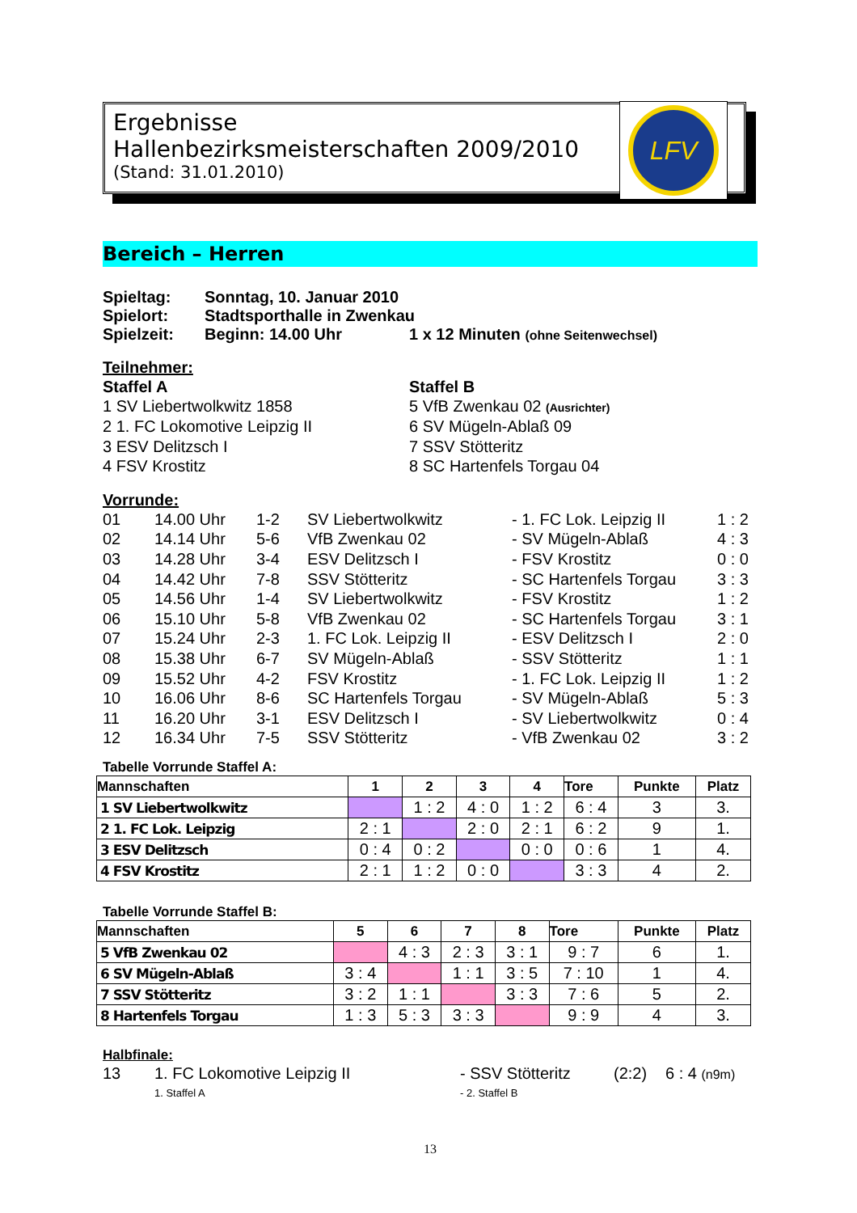Ergebnisse
Hallenbezirksmeisterschaften 2009/2010
(Stand: 31.01.2010)
LFV
Bereich – Herren
| Spieltag: | Sonntag, 10. Januar 2010 | |
| Spielort: | Stadtsporthalle in Zwenkau | |
| Spielzeit: | Beginn: 14.00 Uhr | 1 x 12 Minuten (ohne Seitenwechsel) |
Teilnehmer:
| Staffel A | Staffel B |
| 1 SV Liebertwolkwitz 1858 | 5 VfB Zwenkau 02 (Ausrichter) |
| 2 1. FC Lokomotive Leipzig II | 6 SV Mügeln-Ablaß 09 |
| 3 ESV Delitzsch I | 7 SSV Stötteritz |
| 4 FSV Krostitz | 8 SC Hartenfels Torgau 04 |
Vorrunde:
| 01 | 14.00 Uhr | 1-2 | SV Liebertwolkwitz | - 1. FC Lok. Leipzig II | 1 : 2 |
| 02 | 14.14 Uhr | 5-6 | VfB Zwenkau 02 | - SV Mügeln-Ablaß | 4 : 3 |
| 03 | 14.28 Uhr | 3-4 | ESV Delitzsch I | - FSV Krostitz | 0 : 0 |
| 04 | 14.42 Uhr | 7-8 | SSV Stötteritz | - SC Hartenfels Torgau | 3 : 3 |
| 05 | 14.56 Uhr | 1-4 | SV Liebertwolkwitz | - FSV Krostitz | 1 : 2 |
| 06 | 15.10 Uhr | 5-8 | VfB Zwenkau 02 | - SC Hartenfels Torgau | 3 : 1 |
| 07 | 15.24 Uhr | 2-3 | 1. FC Lok. Leipzig II | - ESV Delitzsch I | 2 : 0 |
| 08 | 15.38 Uhr | 6-7 | SV Mügeln-Ablaß | - SSV Stötteritz | 1 : 1 |
| 09 | 15.52 Uhr | 4-2 | FSV Krostitz | - 1. FC Lok. Leipzig II | 1 : 2 |
| 10 | 16.06 Uhr | 8-6 | SC Hartenfels Torgau | - SV Mügeln-Ablaß | 5 : 3 |
| 11 | 16.20 Uhr | 3-1 | ESV Delitzsch I | - SV Liebertwolkwitz | 0 : 4 |
| 12 | 16.34 Uhr | 7-5 | SSV Stötteritz | - VfB Zwenkau 02 | 3 : 2 |
Tabelle Vorrunde Staffel A:
| Mannschaften | 1 | 2 | 3 | 4 | Tore | Punkte | Platz |
| --- | --- | --- | --- | --- | --- | --- | --- |
| 1 SV Liebertwolkwitz | | 1 : 2 | 4 : 0 | 1 : 2 | 6 : 4 | 3 | 3. |
| 2 1. FC Lok. Leipzig | 2 : 1 | | 2 : 0 | 2 : 1 | 6 : 2 | 9 | 1. |
| 3 ESV Delitzsch | 0 : 4 | 0 : 2 | | 0 : 0 | 0 : 6 | 1 | 4. |
| 4 FSV Krostitz | 2 : 1 | 1 : 2 | 0 : 0 | | 3 : 3 | 4 | 2. |
Tabelle Vorrunde Staffel B:
| Mannschaften | 5 | 6 | 7 | 8 | Tore | Punkte | Platz |
| --- | --- | --- | --- | --- | --- | --- | --- |
| 5 VfB Zwenkau 02 | | 4 : 3 | 2 : 3 | 3 : 1 | 9 : 7 | 6 | 1. |
| 6 SV Mügeln-Ablaß | 3 : 4 | | 1 : 1 | 3 : 5 | 7 : 10 | 1 | 4. |
| 7 SSV Stötteritz | 3 : 2 | 1 : 1 | | 3 : 3 | 7 : 6 | 5 | 2. |
| 8 Hartenfels Torgau | 1 : 3 | 5 : 3 | 3 : 3 | | 9 : 9 | 4 | 3. |
Halbfinale:
| 13 | 1. FC Lokomotive Leipzig II | - SSV Stötteritz | (2:2) | 6 : 4 (n9m) |
| | 1. Staffel A | - 2. Staffel B | | |
13